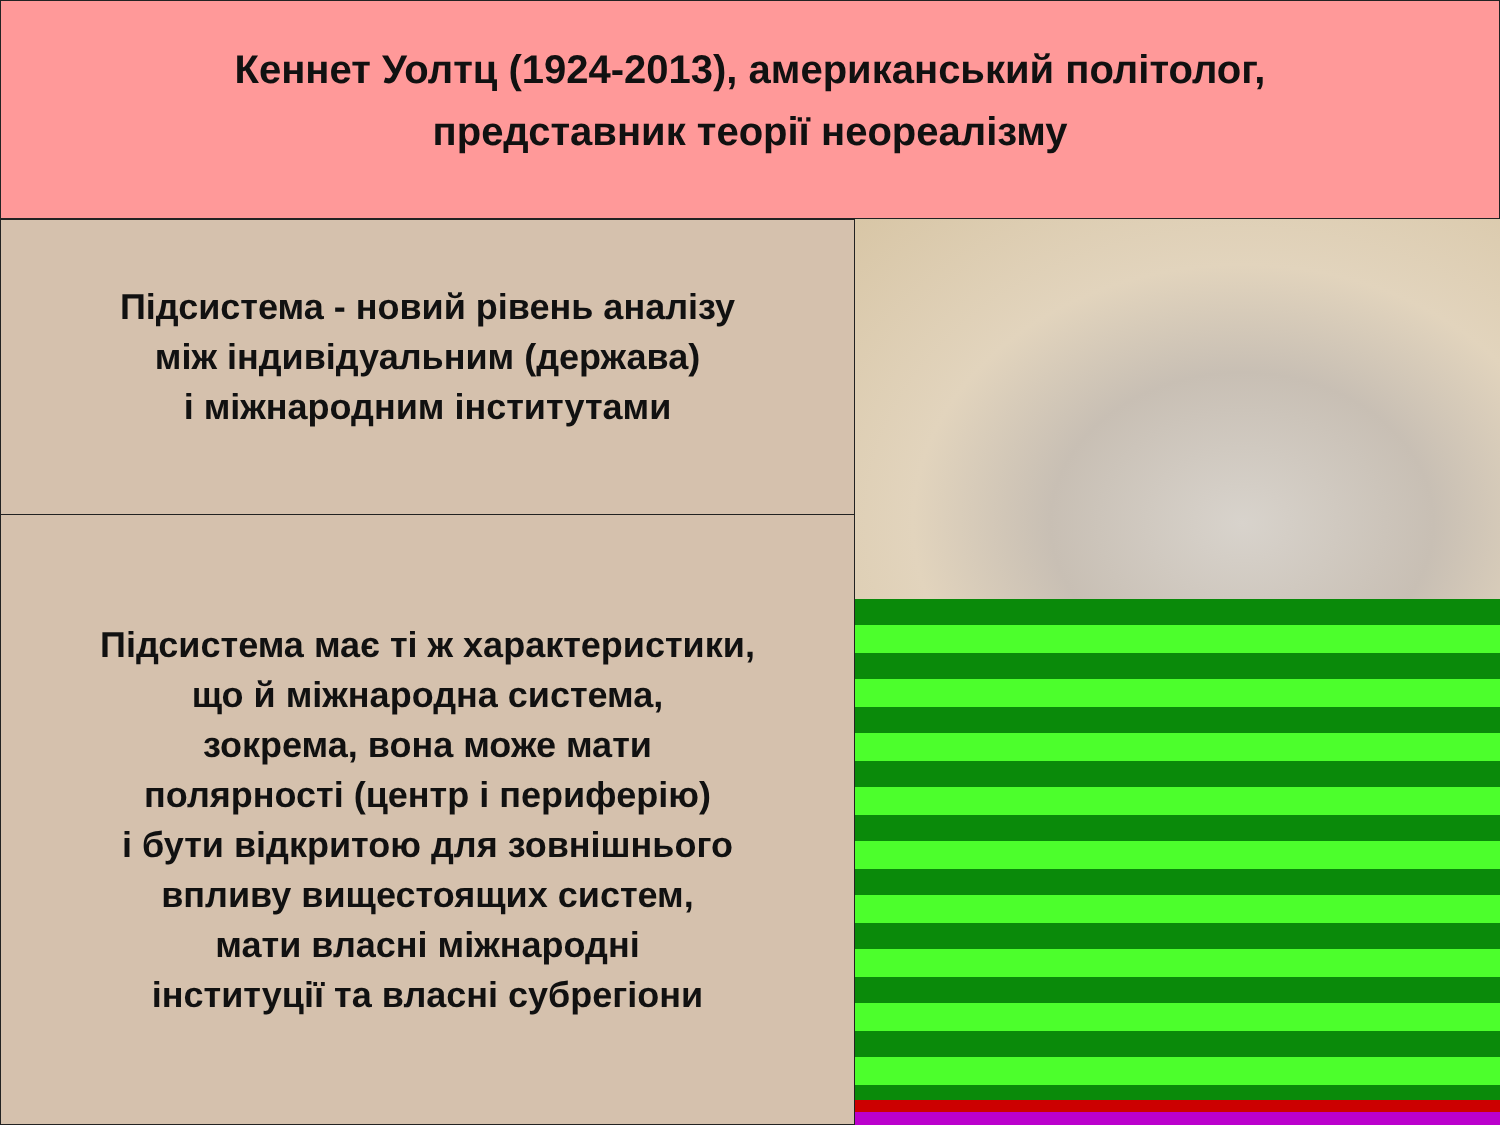Кеннет Уолтц (1924-2013), американський політолог,
представник теорії неореалізму
Підсистема - новий рівень аналізу
між індивідуальним (держава)
і міжнародним інститутами
Підсистема має ті ж характеристики,
що й міжнародна система,
зокрема, вона може мати
полярності (центр і периферію)
і бути відкритою для зовнішнього
впливу вищестоящих систем,
мати власні міжнародні
інституції та власні субрегіони